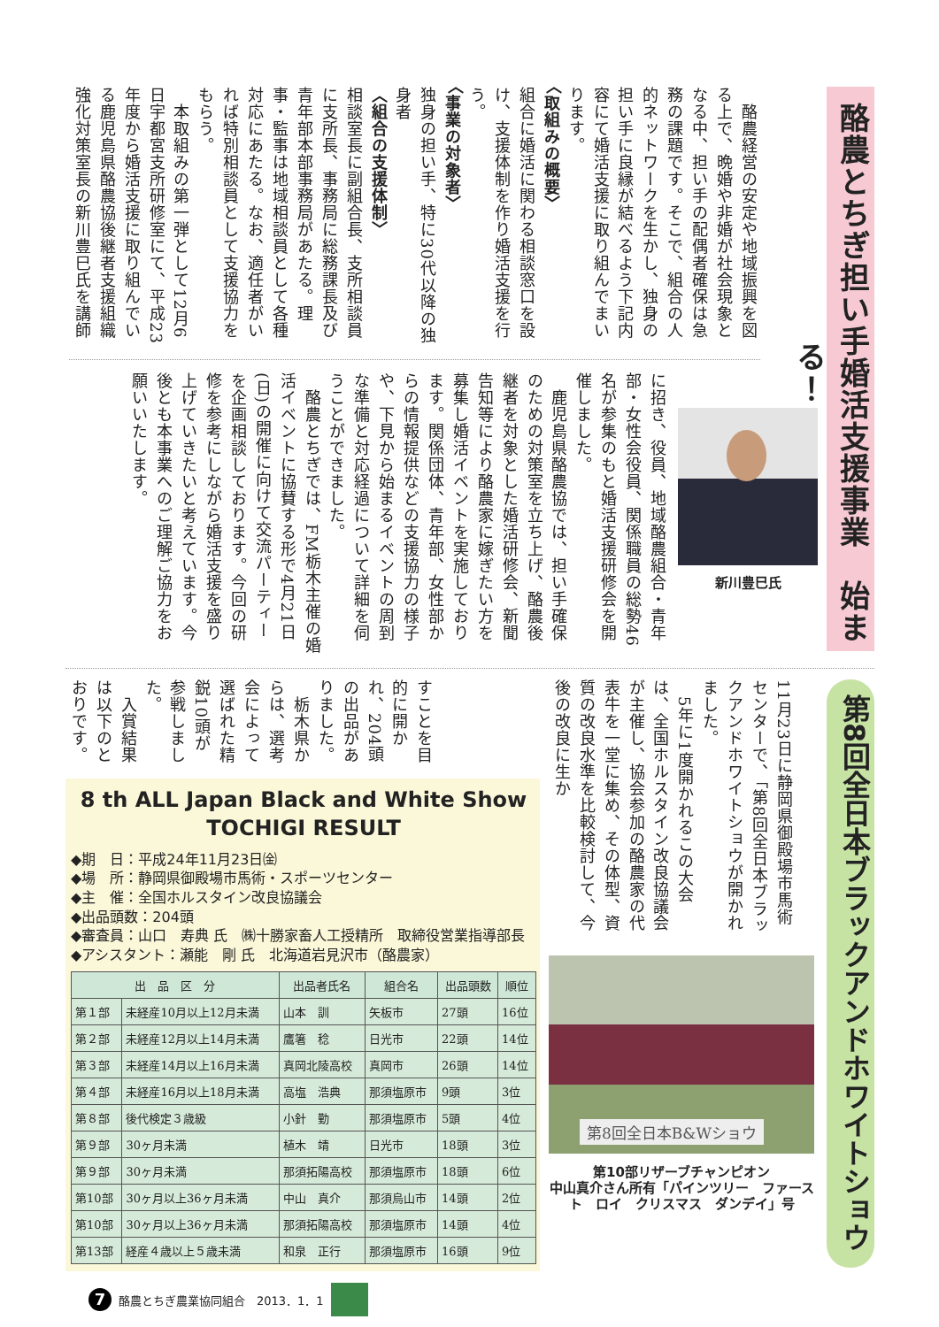酪農とちぎ担い手婚活支援事業　始まる！
　酪農経営の安定や地域振興を図る上で、晩婚や非婚が社会現象となる中、担い手の配偶者確保は急務の課題です。そこで、組合の人的ネットワークを生かし、独身の担い手に良縁が結べるよう下記内容にて婚活支援に取り組んでまいります。
〈取組みの概要〉
組合に婚活に関わる相談窓口を設け、支援体制を作り婚活支援を行う。
〈事業の対象者〉
独身の担い手、特に30代以降の独身者
〈組合の支援体制〉
相談室長に副組合長、支所相談員に支所長、事務局に総務課長及び青年部本部事務局があたる。理事・監事は地域相談員として各種対応にあたる。なお、適任者がいれば特別相談員として支援協力をもらう。
　本取組みの第一弾として12月6日宇都宮支所研修室にて、平成23年度から婚活支援に取り組んでいる鹿児島県酪農協後継者支援組織強化対策室長の新川豊巳氏を講師
新川豊巳氏
に招き、役員、地域酪農組合・青年部・女性会役員、関係職員の総勢46名が参集のもと婚活支援研修会を開催しました。
　鹿児島県酪農協では、担い手確保のための対策室を立ち上げ、酪農後継者を対象とした婚活研修会、新聞告知等により酪農家に嫁ぎたい方を募集し婚活イベントを実施しております。関係団体、青年部、女性部からの情報提供などの支援協力の様子や、下見から始まるイベントの周到な準備と対応経過について詳細を伺うことができました。
　酪農とちぎでは、FM栃木主催の婚活イベントに協賛する形で4月21日(日)の開催に向けて交流パーティーを企画相談しております。今回の研修を参考にしながら婚活支援を盛り上げていきたいと考えています。今後とも本事業へのご理解ご協力をお願いいたします。
第8回全日本ブラックアンドホワイトショウ
11月23日に静岡県御殿場市馬術センターで、「第8回全日本ブラックアンドホワイトショウが開かれました。
　5年に1度開かれるこの大会は、全国ホルスタイン改良協議会が主催し、協会参加の酪農家の代表牛を一堂に集め、その体型、資質の改良水準を比較検討して、今後の改良に生か
第8回全日本B&Wショウ
第10部リザーブチャンピオン
中山真介さん所有「パインツリー　ファースト　ロイ　クリスマス　ダンデイ」号
すことを目的に開かれ、204頭の出品がありました。
　栃木県からは、選考会によって選ばれた精鋭10頭が参戦しました。
　入賞結果は以下のとおりです。
8 th ALL Japan Black and White Show
TOCHIGI RESULT
◆期　日：平成24年11月23日㈮
◆場　所：静岡県御殿場市馬術・スポーツセンター
◆主　催：全国ホルスタイン改良協議会
◆出品頭数：204頭
◆審査員：山口　寿典 氏　㈱十勝家畜人工授精所　取締役営業指導部長
◆アシスタント：瀬能　剛 氏　北海道岩見沢市（酪農家）
| 出 品 区 分 | | 出品者氏名 | 組合名 | 出品頭数 | 順位 |
| --- | --- | --- | --- | --- | --- |
| 第１部 | 未経産10月以上12月未満 | 山本 訓 | 矢板市 | 27頭 | 16位 |
| 第２部 | 未経産12月以上14月未満 | 鷹箸 稔 | 日光市 | 22頭 | 14位 |
| 第３部 | 未経産14月以上16月未満 | 真岡北陵高校 | 真岡市 | 26頭 | 14位 |
| 第４部 | 未経産16月以上18月未満 | 高塩 浩典 | 那須塩原市 | 9頭 | 3位 |
| 第８部 | 後代検定３歳級 | 小針 勤 | 那須塩原市 | 5頭 | 4位 |
| 第９部 | 30ヶ月未満 | 植木 靖 | 日光市 | 18頭 | 3位 |
| 第９部 | 30ヶ月未満 | 那須拓陽高校 | 那須塩原市 | 18頭 | 6位 |
| 第10部 | 30ヶ月以上36ヶ月未満 | 中山 真介 | 那須烏山市 | 14頭 | 2位 |
| 第10部 | 30ヶ月以上36ヶ月未満 | 那須拓陽高校 | 那須塩原市 | 14頭 | 4位 |
| 第13部 | 経産４歳以上５歳未満 | 和泉 正行 | 那須塩原市 | 16頭 | 9位 |
7
酪農とちぎ農業協同組合　2013．1．1